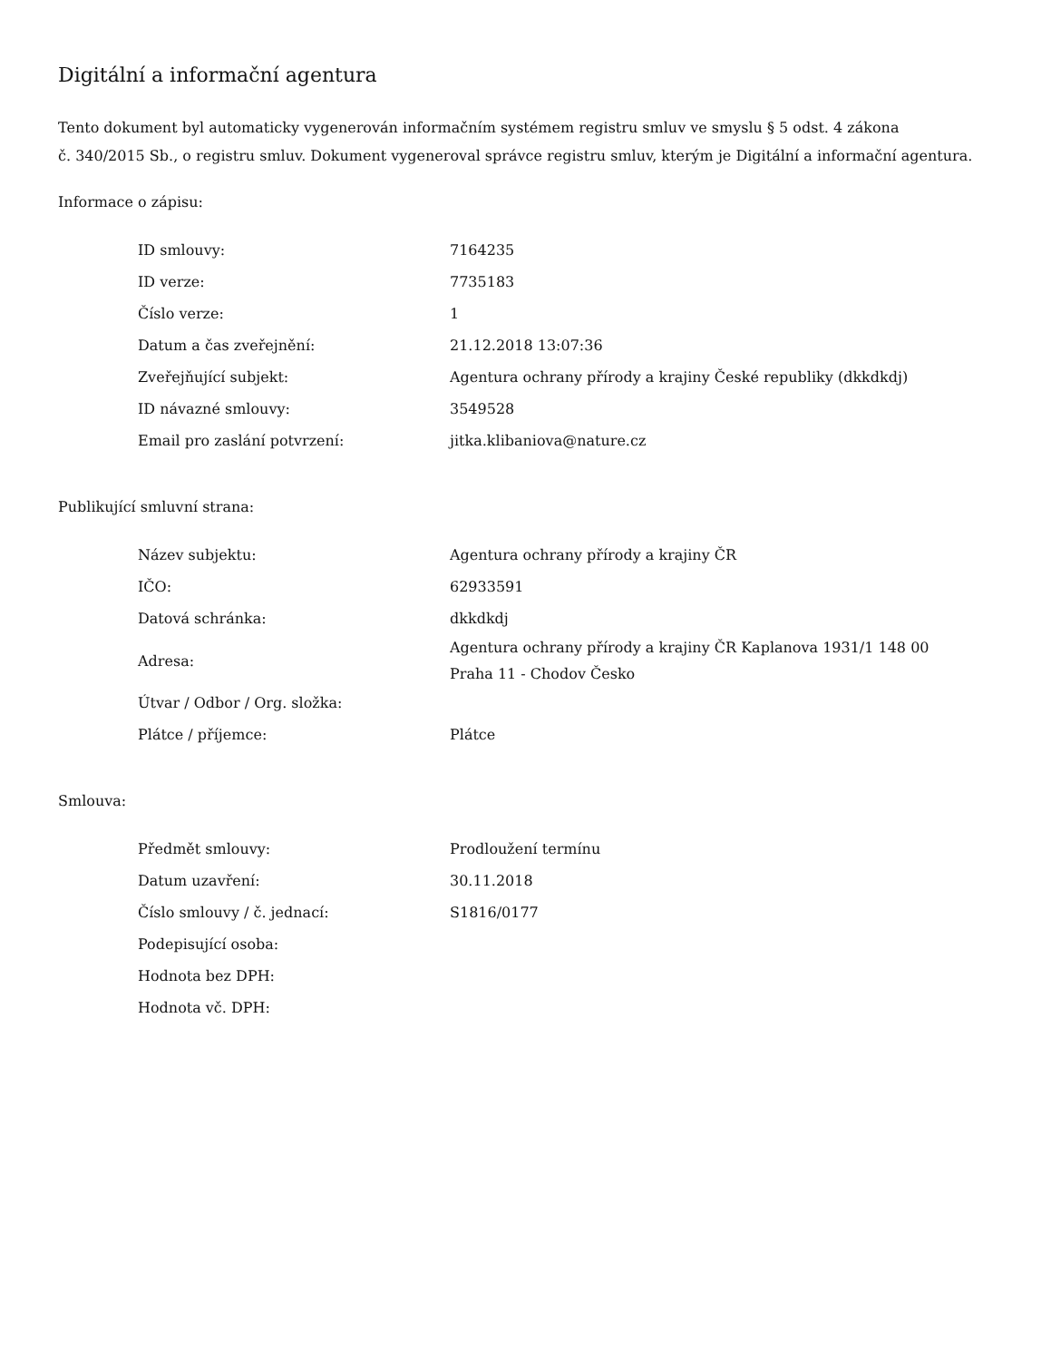Digitální a informační agentura
Tento dokument byl automaticky vygenerován informačním systémem registru smluv ve smyslu § 5 odst. 4 zákona
č. 340/2015 Sb., o registru smluv. Dokument vygeneroval správce registru smluv, kterým je Digitální a informační agentura.
Informace o zápisu:
| ID smlouvy: | 7164235 |
| ID verze: | 7735183 |
| Číslo verze: | 1 |
| Datum a čas zveřejnění: | 21.12.2018 13:07:36 |
| Zveřejňující subjekt: | Agentura ochrany přírody a krajiny České republiky (dkkdkdj) |
| ID návazné smlouvy: | 3549528 |
| Email pro zaslání potvrzení: | jitka.klibaniova@nature.cz |
Publikující smluvní strana:
| Název subjektu: | Agentura ochrany přírody a krajiny ČR |
| IČO: | 62933591 |
| Datová schránka: | dkkdkdj |
| Adresa: | Agentura ochrany přírody a krajiny ČR Kaplanova 1931/1 148 00 Praha 11 - Chodov Česko |
| Útvar / Odbor / Org. složka: | |
| Plátce / příjemce: | Plátce |
Smlouva:
| Předmět smlouvy: | Prodloužení termínu |
| Datum uzavření: | 30.11.2018 |
| Číslo smlouvy / č. jednací: | S1816/0177 |
| Podepisující osoba: | |
| Hodnota bez DPH: | |
| Hodnota vč. DPH: | |